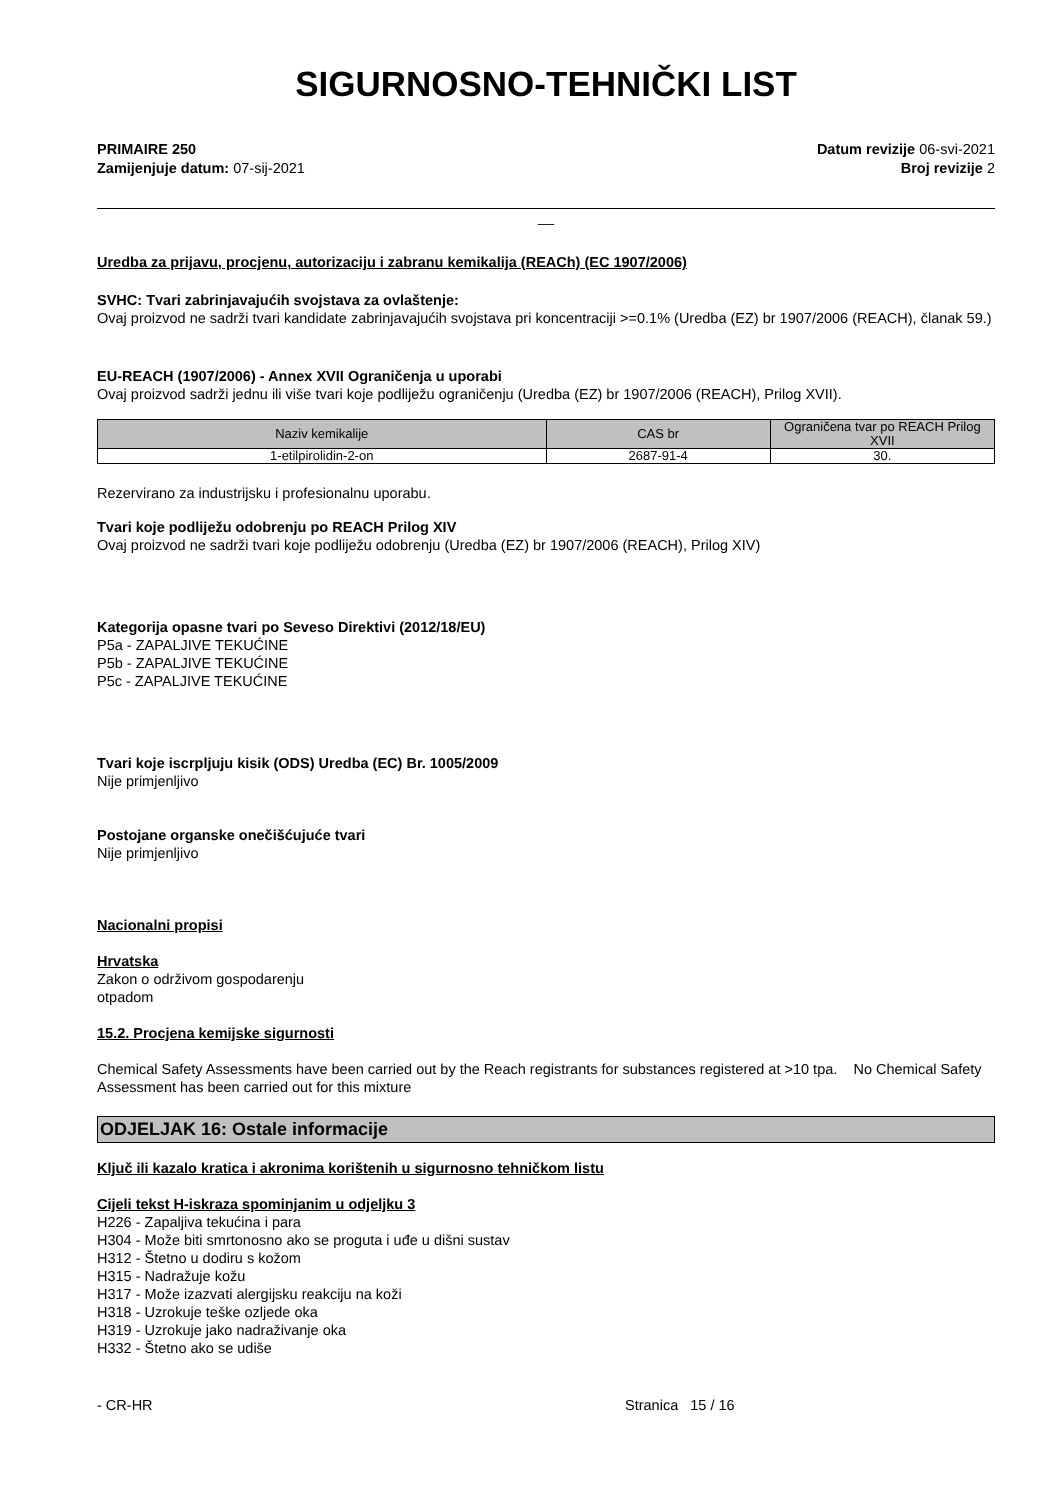SIGURNOSNO-TEHNIČKI LIST
PRIMAIRE 250
Zamijenjuje datum: 07-sij-2021
Datum revizije 06-svi-2021
Broj revizije 2
__
Uredba za prijavu, procjenu, autorizaciju i zabranu kemikalija (REACh) (EC 1907/2006)
SVHC: Tvari zabrinjavajućih svojstava za ovlaštenje:
Ovaj proizvod ne sadrži tvari kandidate zabrinjavajućih svojstava pri koncentraciji >=0.1% (Uredba (EZ) br 1907/2006 (REACH), članak 59.)
EU-REACH (1907/2006) - Annex XVII Ograničenja u uporabi
Ovaj proizvod sadrži jednu ili više tvari koje podliježu ograničenju (Uredba (EZ) br 1907/2006 (REACH), Prilog XVII).
| Naziv kemikalije | CAS br | Ograničena tvar po REACH Prilog XVII |
| --- | --- | --- |
| 1-etilpirolidin-2-on | 2687-91-4 | 30. |
Rezervirano za industrijsku i profesionalnu uporabu.
Tvari koje podliježu odobrenju po REACH Prilog XIV
Ovaj proizvod ne sadrži tvari koje podliježu odobrenju (Uredba (EZ) br 1907/2006 (REACH), Prilog XIV)
Kategorija opasne tvari po Seveso Direktivi (2012/18/EU)
P5a - ZAPALJIVE TEKUĆINE
P5b - ZAPALJIVE TEKUĆINE
P5c - ZAPALJIVE TEKUĆINE
Tvari koje iscrpljuju kisik (ODS) Uredba (EC) Br. 1005/2009
Nije primjenljivo
Postojane organske onečišćujuće tvari
Nije primjenljivo
Nacionalni propisi
Hrvatska
Zakon o održivom gospodarenju
otpadom
15.2. Procjena kemijske sigurnosti
Chemical Safety Assessments have been carried out by the Reach registrants for substances registered at >10 tpa. No Chemical Safety Assessment has been carried out for this mixture
ODJELJAK 16: Ostale informacije
Ključ ili kazalo kratica i akronima korištenih u sigurnosno tehničkom listu
Cijeli tekst H-iskraza spominjanim u odjeljku 3
H226 - Zapaljiva tekućina i para
H304 - Može biti smrtonosno ako se proguta i uđe u dišni sustav
H312 - Štetno u dodiru s kožom
H315 - Nadražuje kožu
H317 - Može izazvati alergijsku reakciju na koži
H318 - Uzrokuje teške ozljede oka
H319 - Uzrokuje jako nadraživanje oka
H332 - Štetno ako se udiše
- CR-HR Stranica 15 / 16